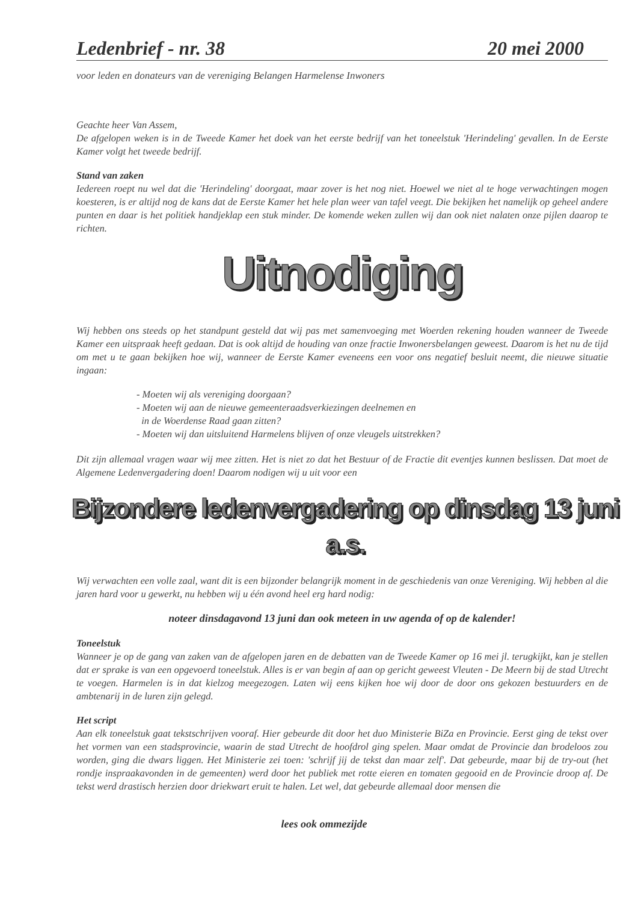Ledenbrief - nr. 38 20 mei 2000
voor leden en donateurs van de vereniging Belangen Harmelense Inwoners
Geachte heer Van Assem,
De afgelopen weken is in de Tweede Kamer het doek van het eerste bedrijf van het toneelstuk 'Herindeling' gevallen. In de Eerste Kamer volgt het tweede bedrijf.
Stand van zaken
Iedereen roept nu wel dat die 'Herindeling' doorgaat, maar zover is het nog niet. Hoewel we niet al te hoge verwachtingen mogen koesteren, is er altijd nog de kans dat de Eerste Kamer het hele plan weer van tafel veegt. Die bekijken het namelijk op geheel andere punten en daar is het politiek handjeklap een stuk minder. De komende weken zullen wij dan ook niet nalaten onze pijlen daarop te richten.
Uitnodiging
Wij hebben ons steeds op het standpunt gesteld dat wij pas met samenvoeging met Woerden rekening houden wanneer de Tweede Kamer een uitspraak heeft gedaan. Dat is ook altijd de houding van onze fractie Inwonersbelangen geweest. Daarom is het nu de tijd om met u te gaan bekijken hoe wij, wanneer de Eerste Kamer eveneens een voor ons negatief besluit neemt, die nieuwe situatie ingaan:
- Moeten wij als vereniging doorgaan?
- Moeten wij aan de nieuwe gemeenteraadsverkiezingen deelnemen en
in de Woerdense Raad gaan zitten?
- Moeten wij dan uitsluitend Harmelens blijven of onze vleugels uitstrekken?
Dit zijn allemaal vragen waar wij mee zitten. Het is niet zo dat het Bestuur of de Fractie dit eventjes kunnen beslissen. Dat moet de Algemene Ledenvergadering doen! Daarom nodigen wij u uit voor een
Bijzondere ledenvergadering op dinsdag 13 juni a.s.
Wij verwachten een volle zaal, want dit is een bijzonder belangrijk moment in de geschiedenis van onze Vereniging. Wij hebben al die jaren hard voor u gewerkt, nu hebben wij u één avond heel erg hard nodig:
noteer dinsdagavond 13 juni dan ook meteen in uw agenda of op de kalender!
Toneelstuk
Wanneer je op de gang van zaken van de afgelopen jaren en de debatten van de Tweede Kamer op 16 mei jl. terugkijkt, kan je stellen dat er sprake is van een opgevoerd toneelstuk. Alles is er van begin af aan op gericht geweest Vleuten - De Meern bij de stad Utrecht te voegen. Harmelen is in dat kielzog meegezogen. Laten wij eens kijken hoe wij door de door ons gekozen bestuurders en de ambtenarij in de luren zijn gelegd.
Het script
Aan elk toneelstuk gaat tekstschrijven vooraf. Hier gebeurde dit door het duo Ministerie BiZa en Provincie. Eerst ging de tekst over het vormen van een stadsprovincie, waarin de stad Utrecht de hoofdrol ging spelen. Maar omdat de Provincie dan brodeloos zou worden, ging die dwars liggen. Het Ministerie zei toen: 'schrijf jij de tekst dan maar zelf'. Dat gebeurde, maar bij de try-out (het rondje inspraakavonden in de gemeenten) werd door het publiek met rotte eieren en tomaten gegooid en de Provincie droop af. De tekst werd drastisch herzien door driekwart eruit te halen. Let wel, dat gebeurde allemaal door mensen die
lees ook ommezijde